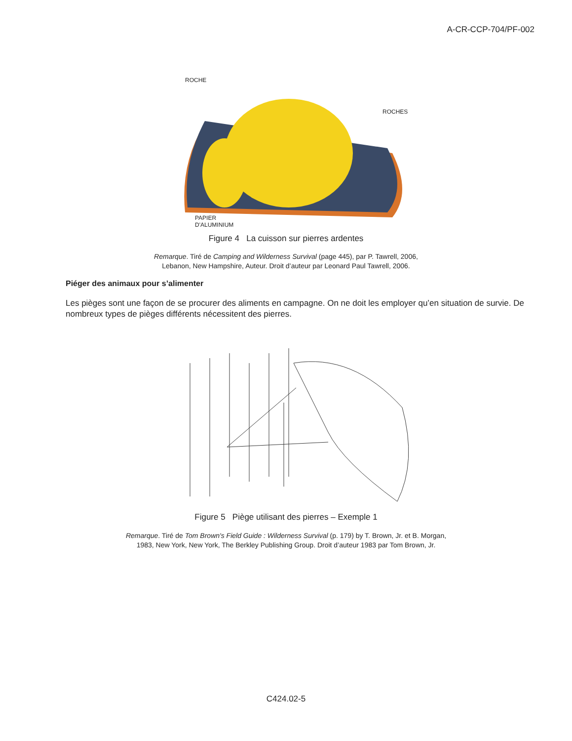A-CR-CCP-704/PF-002
ROCHE
ROCHES
PAPIER
D'ALUMINIUM
Figure 4 La cuisson sur pierres ardentes
Remarque. Tiré de Camping and Wilderness Survival (page 445), par P. Tawrell, 2006,
Lebanon, New Hampshire, Auteur. Droit d’auteur par Leonard Paul Tawrell, 2006.
Piéger des animaux pour s’alimenter
Les pièges sont une façon de se procurer des aliments en campagne. On ne doit les employer qu’en situation de survie. De nombreux types de pièges différents nécessitent des pierres.
Figure 5 Piège utilisant des pierres – Exemple 1
Remarque. Tiré de Tom Brown's Field Guide : Wilderness Survival (p. 179) by T. Brown, Jr. et B. Morgan,
1983, New York, New York, The Berkley Publishing Group. Droit d’auteur 1983 par Tom Brown, Jr.
C424.02-5